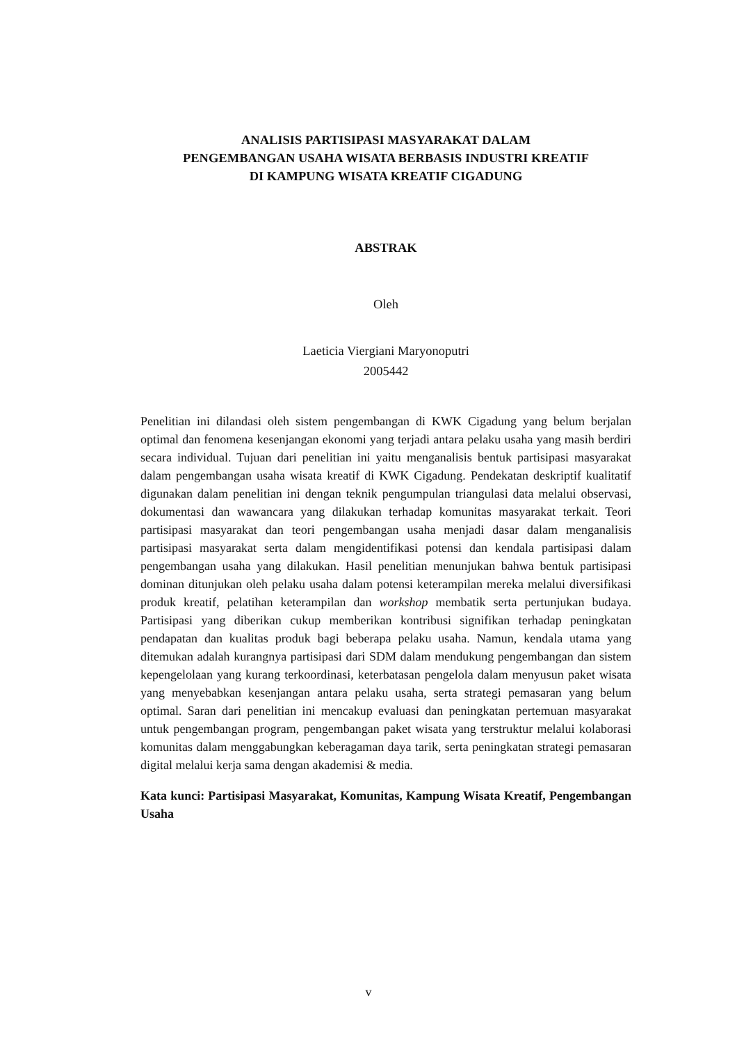ANALISIS PARTISIPASI MASYARAKAT DALAM
PENGEMBANGAN USAHA WISATA BERBASIS INDUSTRI KREATIF
DI KAMPUNG WISATA KREATIF CIGADUNG
ABSTRAK
Oleh
Laeticia Viergiani Maryonoputri
2005442
Penelitian ini dilandasi oleh sistem pengembangan di KWK Cigadung yang belum berjalan optimal dan fenomena kesenjangan ekonomi yang terjadi antara pelaku usaha yang masih berdiri secara individual. Tujuan dari penelitian ini yaitu menganalisis bentuk partisipasi masyarakat dalam pengembangan usaha wisata kreatif di KWK Cigadung. Pendekatan deskriptif kualitatif digunakan dalam penelitian ini dengan teknik pengumpulan triangulasi data melalui observasi, dokumentasi dan wawancara yang dilakukan terhadap komunitas masyarakat terkait. Teori partisipasi masyarakat dan teori pengembangan usaha menjadi dasar dalam menganalisis partisipasi masyarakat serta dalam mengidentifikasi potensi dan kendala partisipasi dalam pengembangan usaha yang dilakukan. Hasil penelitian menunjukan bahwa bentuk partisipasi dominan ditunjukan oleh pelaku usaha dalam potensi keterampilan mereka melalui diversifikasi produk kreatif, pelatihan keterampilan dan workshop membatik serta pertunjukan budaya. Partisipasi yang diberikan cukup memberikan kontribusi signifikan terhadap peningkatan pendapatan dan kualitas produk bagi beberapa pelaku usaha. Namun, kendala utama yang ditemukan adalah kurangnya partisipasi dari SDM dalam mendukung pengembangan dan sistem kepengelolaan yang kurang terkoordinasi, keterbatasan pengelola dalam menyusun paket wisata yang menyebabkan kesenjangan antara pelaku usaha, serta strategi pemasaran yang belum optimal. Saran dari penelitian ini mencakup evaluasi dan peningkatan pertemuan masyarakat untuk pengembangan program, pengembangan paket wisata yang terstruktur melalui kolaborasi komunitas dalam menggabungkan keberagaman daya tarik, serta peningkatan strategi pemasaran digital melalui kerja sama dengan akademisi & media.
Kata kunci: Partisipasi Masyarakat, Komunitas, Kampung Wisata Kreatif, Pengembangan Usaha
v